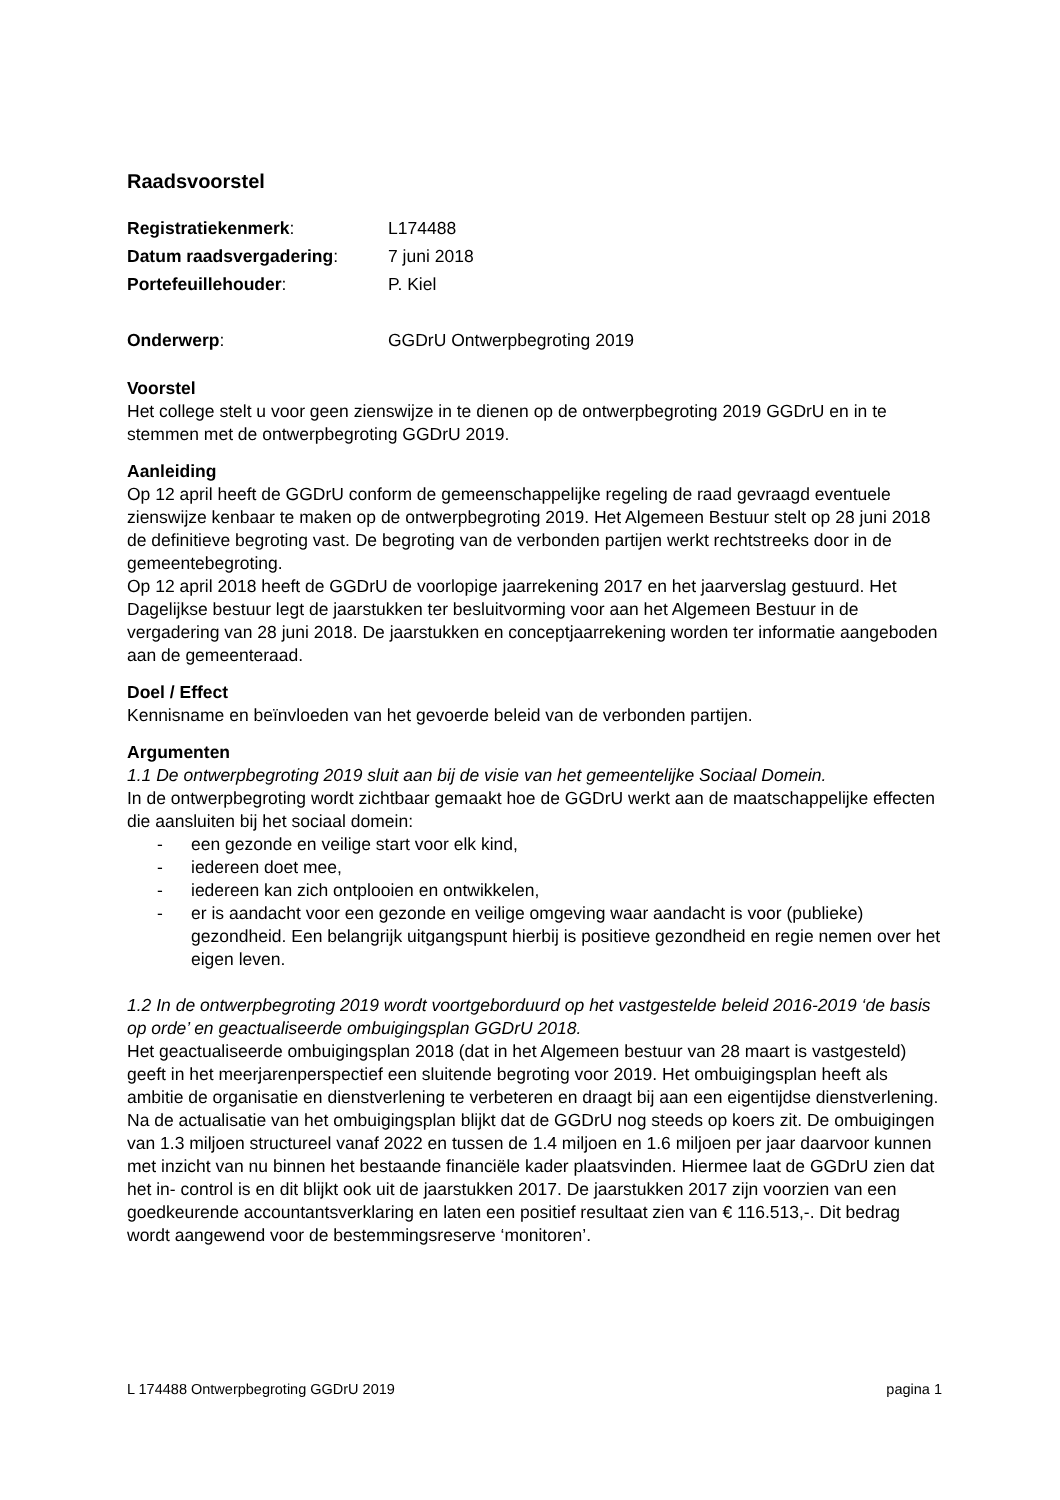Raadsvoorstel
Registratiekenmerk: L174488
Datum raadsvergadering: 7 juni 2018
Portefeuillehouder: P. Kiel
Onderwerp: GGDrU Ontwerpbegroting 2019
Voorstel
Het college stelt u voor geen zienswijze in te dienen op de ontwerpbegroting 2019 GGDrU en in te stemmen met de ontwerpbegroting GGDrU 2019.
Aanleiding
Op 12 april heeft de GGDrU conform de gemeenschappelijke regeling de raad gevraagd eventuele zienswijze kenbaar te maken op de ontwerpbegroting 2019. Het Algemeen Bestuur stelt op 28 juni 2018 de definitieve begroting vast. De begroting van de verbonden partijen werkt rechtstreeks door in de gemeentebegroting.
Op 12 april 2018 heeft de GGDrU de voorlopige jaarrekening 2017 en het jaarverslag gestuurd. Het Dagelijkse bestuur legt de jaarstukken ter besluitvorming voor aan het Algemeen Bestuur in de vergadering van 28 juni 2018. De jaarstukken en conceptjaarrekening worden ter informatie aangeboden aan de gemeenteraad.
Doel / Effect
Kennisname en beïnvloeden van het gevoerde beleid van de verbonden partijen.
Argumenten
1.1 De ontwerpbegroting 2019 sluit aan bij de visie van het gemeentelijke Sociaal Domein.
In de ontwerpbegroting wordt zichtbaar gemaakt hoe de GGDrU werkt aan de maatschappelijke effecten die aansluiten bij het sociaal domein:
- een gezonde en veilige start voor elk kind,
- iedereen doet mee,
- iedereen kan zich ontplooien en ontwikkelen,
- er is aandacht voor een gezonde en veilige omgeving waar aandacht is voor (publieke) gezondheid. Een belangrijk uitgangspunt hierbij is positieve gezondheid en regie nemen over het eigen leven.
1.2 In de ontwerpbegroting 2019 wordt voortgeborduurd op het vastgestelde beleid 2016-2019 ‘de basis op orde’ en geactualiseerde ombuigingsplan GGDrU 2018.
Het geactualiseerde ombuigingsplan 2018 (dat in het Algemeen bestuur van 28 maart is vastgesteld) geeft in het meerjarenperspectief een sluitende begroting voor 2019. Het ombuigingsplan heeft als ambitie de organisatie en dienstverlening te verbeteren en draagt bij aan een eigentijdse dienstverlening. Na de actualisatie van het ombuigingsplan blijkt dat de GGDrU nog steeds op koers zit. De ombuigingen van 1.3 miljoen structureel vanaf 2022 en tussen de 1.4 miljoen en 1.6 miljoen per jaar daarvoor kunnen met inzicht van nu binnen het bestaande financiële kader plaatsvinden. Hiermee laat de GGDrU zien dat het in- control is en dit blijkt ook uit de jaarstukken 2017. De jaarstukken 2017 zijn voorzien van een goedkeurende accountantsverklaring en laten een positief resultaat zien van € 116.513,-. Dit bedrag wordt aangewend voor de bestemmingsreserve ‘monitoren’.
L 174488 Ontwerpbegroting GGDrU 2019 pagina 1